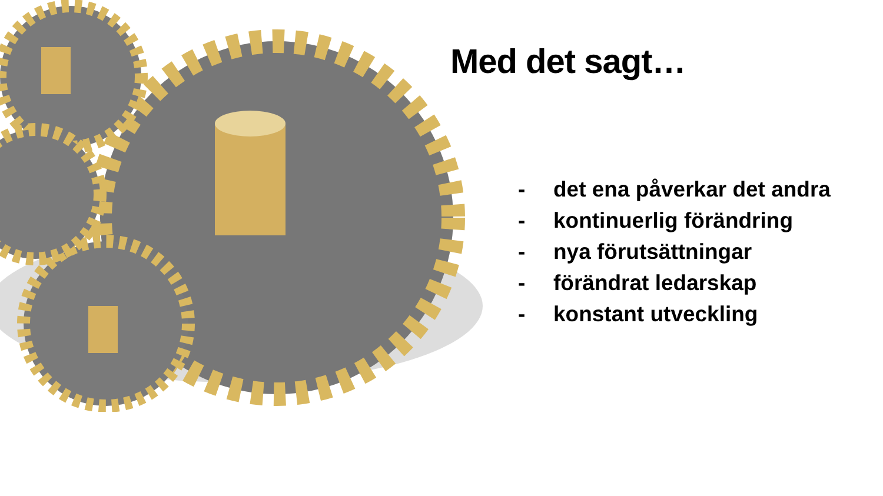Med det sagt…
- det ena påverkar det andra
- kontinuerlig förändring
- nya förutsättningar
- förändrat ledarskap
- konstant utveckling